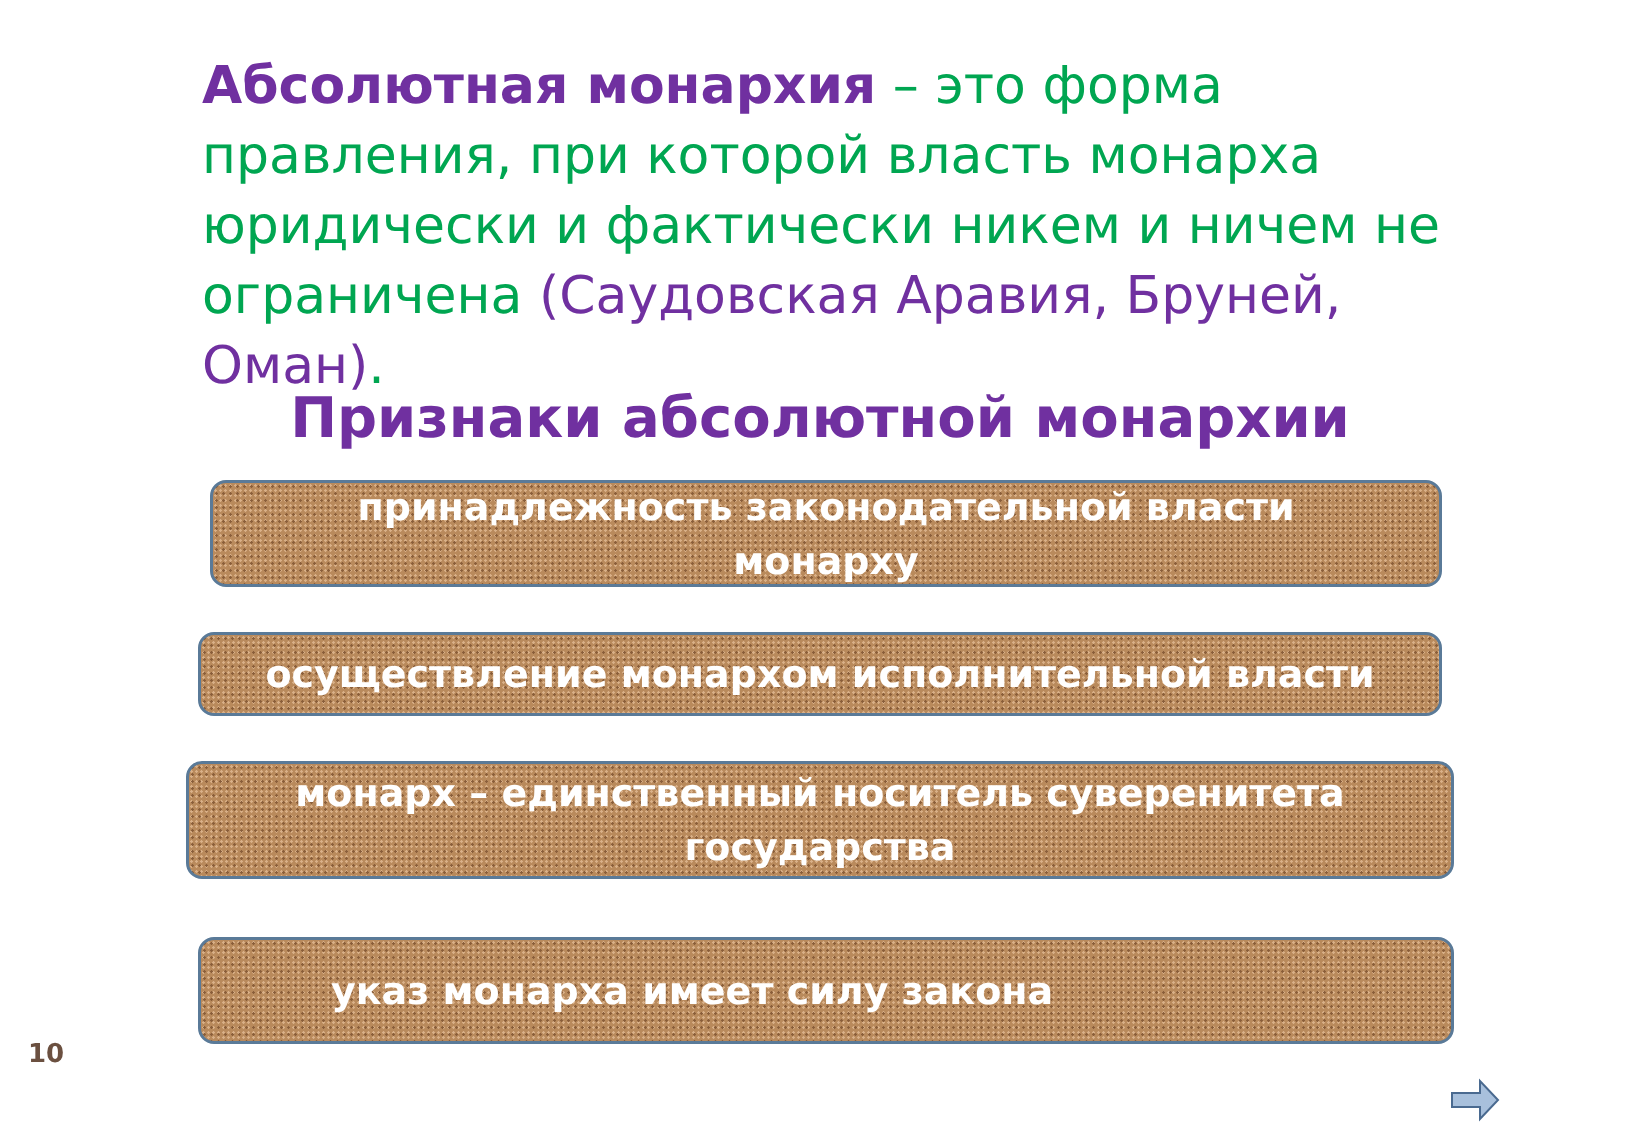Абсолютная монархия – это форма правления, при которой власть монарха юридически и фактически никем и ничем не ограничена (Саудовская Аравия, Бруней, Оман).
Признаки абсолютной монархии
принадлежность законодательной власти
монарху
осуществление монархом исполнительной власти
монарх – единственный носитель суверенитета
государства
указ монарха имеет силу закона
10